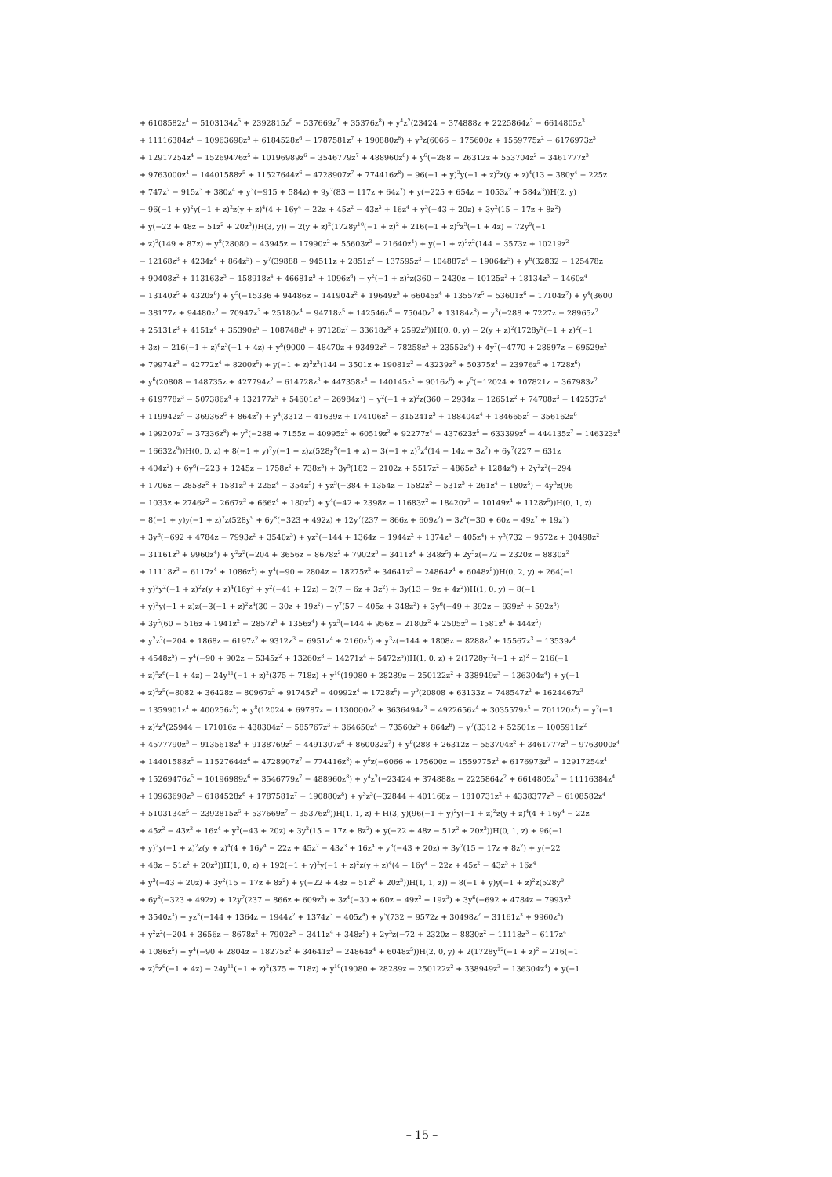+ 6108582z<sup>4</sup> − 5103134z<sup>5</sup> + 2392815z<sup>6</sup> − 537669z<sup>7</sup> + 35376z<sup>8</sup>) + y<sup>4</sup>z<sup>2</sup>(23424 − 374888z + 2225864z<sup>2</sup> − 6614805z<sup>3</sup>
+ 11116384z<sup>4</sup> − 10963698z<sup>5</sup> + 6184528z<sup>6</sup> − 1787581z<sup>7</sup> + 190880z<sup>8</sup>) + y<sup>5</sup>z(6066 − 175600z + 1559775z<sup>2</sup> − 6176973z<sup>3</sup>
+ 12917254z<sup>4</sup> − 15269476z<sup>5</sup> + 10196989z<sup>6</sup> − 3546779z<sup>7</sup> + 488960z<sup>8</sup>) + y<sup>6</sup>(−288 − 26312z + 553704z<sup>2</sup> − 3461777z<sup>3</sup>
+ 9763000z<sup>4</sup> − 14401588z<sup>5</sup> + 11527644z<sup>6</sup> − 4728907z<sup>7</sup> + 774416z<sup>8</sup>) − 96(−1 + y)<sup>2</sup>y(−1 + z)<sup>2</sup>z(y + z)<sup>4</sup>(13 + 380y<sup>4</sup> − 225z
+ 747z<sup>2</sup> − 915z<sup>3</sup> + 380z<sup>4</sup> + y<sup>3</sup>(−915 + 584z) + 9y<sup>2</sup>(83 − 117z + 64z<sup>2</sup>) + y(−225 + 654z − 1053z<sup>2</sup> + 584z<sup>3</sup>))H(2, y)
− 96(−1 + y)<sup>2</sup>y(−1 + z)<sup>2</sup>z(y + z)<sup>4</sup>(4 + 16y<sup>4</sup> − 22z + 45z<sup>2</sup> − 43z<sup>3</sup> + 16z<sup>4</sup> + y<sup>3</sup>(−43 + 20z) + 3y<sup>2</sup>(15 − 17z + 8z<sup>2</sup>)
+ y(−22 + 48z − 51z<sup>2</sup> + 20z<sup>3</sup>))H(3, y)) − 2(y + z)<sup>2</sup>(1728y<sup>10</sup>(−1 + z)<sup>2</sup> + 216(−1 + z)<sup>5</sup>z<sup>3</sup>(−1 + 4z) − 72y<sup>9</sup>(−1
+ z)<sup>2</sup>(149 + 87z) + y<sup>8</sup>(28080 − 43945z − 17990z<sup>2</sup> + 55603z<sup>3</sup> − 21640z<sup>4</sup>) + y(−1 + z)<sup>2</sup>z<sup>2</sup>(144 − 3573z + 10219z<sup>2</sup>
− 12168z<sup>3</sup> + 4234z<sup>4</sup> + 864z<sup>5</sup>) − y<sup>7</sup>(39888 − 94511z + 2851z<sup>2</sup> + 137595z<sup>3</sup> − 104887z<sup>4</sup> + 19064z<sup>5</sup>) + y<sup>6</sup>(32832 − 125478z
+ 90408z<sup>2</sup> + 113163z<sup>3</sup> − 158918z<sup>4</sup> + 46681z<sup>5</sup> + 1096z<sup>6</sup>) − y<sup>2</sup>(−1 + z)<sup>2</sup>z(360 − 2430z − 10125z<sup>2</sup> + 18134z<sup>3</sup> − 1460z<sup>4</sup>
− 13140z<sup>5</sup> + 4320z<sup>6</sup>) + y<sup>5</sup>(−15336 + 94486z − 141904z<sup>2</sup> + 19649z<sup>3</sup> + 66045z<sup>4</sup> + 13557z<sup>5</sup> − 53601z<sup>6</sup> + 17104z<sup>7</sup>) + y<sup>4</sup>(3600
− 38177z + 94480z<sup>2</sup> − 70947z<sup>3</sup> + 25180z<sup>4</sup> − 94718z<sup>5</sup> + 142546z<sup>6</sup> − 75040z<sup>7</sup> + 13184z<sup>8</sup>) + y<sup>3</sup>(−288 + 7227z − 28965z<sup>2</sup>
+ 25131z<sup>3</sup> + 4151z<sup>4</sup> + 35390z<sup>5</sup> − 108748z<sup>6</sup> + 97128z<sup>7</sup> − 33618z<sup>8</sup> + 2592z<sup>9</sup>))H(0, 0, y) − 2(y + z)<sup>2</sup>(1728y<sup>9</sup>(−1 + z)<sup>2</sup>(−1
+ 3z) − 216(−1 + z)<sup>6</sup>z<sup>3</sup>(−1 + 4z) + y<sup>8</sup>(9000 − 48470z + 93492z<sup>2</sup> − 78258z<sup>3</sup> + 23552z<sup>4</sup>) + 4y<sup>7</sup>(−4770 + 28897z − 69529z<sup>2</sup>
+ 79974z<sup>3</sup> − 42772z<sup>4</sup> + 8200z<sup>5</sup>) + y(−1 + z)<sup>2</sup>z<sup>2</sup>(144 − 3501z + 19081z<sup>2</sup> − 43239z<sup>3</sup> + 50375z<sup>4</sup> − 23976z<sup>5</sup> + 1728z<sup>6</sup>)
+ y<sup>6</sup>(20808 − 148735z + 427794z<sup>2</sup> − 614728z<sup>3</sup> + 447358z<sup>4</sup> − 140145z<sup>5</sup> + 9016z<sup>6</sup>) + y<sup>5</sup>(−12024 + 107821z − 367983z<sup>2</sup>
+ 619778z<sup>3</sup> − 507386z<sup>4</sup> + 132177z<sup>5</sup> + 54601z<sup>6</sup> − 26984z<sup>7</sup>) − y<sup>2</sup>(−1 + z)<sup>2</sup>z(360 − 2934z − 12651z<sup>2</sup> + 74708z<sup>3</sup> − 142537z<sup>4</sup>
+ 119942z<sup>5</sup> − 36936z<sup>6</sup> + 864z<sup>7</sup>) + y<sup>4</sup>(3312 − 41639z + 174106z<sup>2</sup> − 315241z<sup>3</sup> + 188404z<sup>4</sup> + 184665z<sup>5</sup> − 356162z<sup>6</sup>
+ 199207z<sup>7</sup> − 37336z<sup>8</sup>) + y<sup>3</sup>(−288 + 7155z − 40995z<sup>2</sup> + 60519z<sup>3</sup> + 92277z<sup>4</sup> − 437623z<sup>5</sup> + 633399z<sup>6</sup> − 444135z<sup>7</sup> + 146323z<sup>8</sup>
− 16632z<sup>9</sup>))H(0, 0, z) + 8(−1 + y)<sup>2</sup>y(−1 + z)z(528y<sup>8</sup>(−1 + z) − 3(−1 + z)<sup>2</sup>z<sup>4</sup>(14 − 14z + 3z<sup>2</sup>) + 6y<sup>7</sup>(227 − 631z
+ 404z<sup>2</sup>) + 6y<sup>6</sup>(−223 + 1245z − 1758z<sup>2</sup> + 738z<sup>3</sup>) + 3y<sup>5</sup>(182 − 2102z + 5517z<sup>2</sup> − 4865z<sup>3</sup> + 1284z<sup>4</sup>) + 2y<sup>2</sup>z<sup>2</sup>(−294
+ 1706z − 2858z<sup>2</sup> + 1581z<sup>3</sup> + 225z<sup>4</sup> − 354z<sup>5</sup>) + yz<sup>3</sup>(−384 + 1354z − 1582z<sup>2</sup> + 531z<sup>3</sup> + 261z<sup>4</sup> − 180z<sup>5</sup>) − 4y<sup>3</sup>z(96
− 1033z + 2746z<sup>2</sup> − 2667z<sup>3</sup> + 666z<sup>4</sup> + 180z<sup>5</sup>) + y<sup>4</sup>(−42 + 2398z − 11683z<sup>2</sup> + 18420z<sup>3</sup> − 10149z<sup>4</sup> + 1128z<sup>5</sup>))H(0, 1, z)
− 8(−1 + y)y(−1 + z)<sup>2</sup>z(528y<sup>9</sup> + 6y<sup>8</sup>(−323 + 492z) + 12y<sup>7</sup>(237 − 866z + 609z<sup>2</sup>) + 3z<sup>4</sup>(−30 + 60z − 49z<sup>2</sup> + 19z<sup>3</sup>)
+ 3y<sup>6</sup>(−692 + 4784z − 7993z<sup>2</sup> + 3540z<sup>3</sup>) + yz<sup>3</sup>(−144 + 1364z − 1944z<sup>2</sup> + 1374z<sup>3</sup> − 405z<sup>4</sup>) + y<sup>5</sup>(732 − 9572z + 30498z<sup>2</sup>
− 31161z<sup>3</sup> + 9960z<sup>4</sup>) + y<sup>2</sup>z<sup>2</sup>(−204 + 3656z − 8678z<sup>2</sup> + 7902z<sup>3</sup> − 3411z<sup>4</sup> + 348z<sup>5</sup>) + 2y<sup>3</sup>z(−72 + 2320z − 8830z<sup>2</sup>
+ 11118z<sup>3</sup> − 6117z<sup>4</sup> + 1086z<sup>5</sup>) + y<sup>4</sup>(−90 + 2804z − 18275z<sup>2</sup> + 34641z<sup>3</sup> − 24864z<sup>4</sup> + 6048z<sup>5</sup>))H(0, 2, y) + 264(−1
+ y)<sup>2</sup>y<sup>2</sup>(−1 + z)<sup>2</sup>z(y + z)<sup>4</sup>(16y<sup>3</sup> + y<sup>2</sup>(−41 + 12z) − 2(7 − 6z + 3z<sup>2</sup>) + 3y(13 − 9z + 4z<sup>2</sup>))H(1, 0, y) − 8(−1
+ y)<sup>2</sup>y(−1 + z)z(−3(−1 + z)<sup>2</sup>z<sup>4</sup>(30 − 30z + 19z<sup>2</sup>) + y<sup>7</sup>(57 − 405z + 348z<sup>2</sup>) + 3y<sup>6</sup>(−49 + 392z − 939z<sup>2</sup> + 592z<sup>3</sup>)
+ 3y<sup>5</sup>(60 − 516z + 1941z<sup>2</sup> − 2857z<sup>3</sup> + 1356z<sup>4</sup>) + yz<sup>3</sup>(−144 + 956z − 2180z<sup>2</sup> + 2505z<sup>3</sup> − 1581z<sup>4</sup> + 444z<sup>5</sup>)
+ y<sup>2</sup>z<sup>2</sup>(−204 + 1868z − 6197z<sup>2</sup> + 9312z<sup>3</sup> − 6951z<sup>4</sup> + 2160z<sup>5</sup>) + y<sup>3</sup>z(−144 + 1808z − 8288z<sup>2</sup> + 15567z<sup>3</sup> − 13539z<sup>4</sup>
+ 4548z<sup>5</sup>) + y<sup>4</sup>(−90 + 902z − 5345z<sup>2</sup> + 13260z<sup>3</sup> − 14271z<sup>4</sup> + 5472z<sup>5</sup>))H(1, 0, z) + 2(1728y<sup>12</sup>(−1 + z)<sup>2</sup> − 216(−1
+ z)<sup>5</sup>z<sup>6</sup>(−1 + 4z) − 24y<sup>11</sup>(−1 + z)<sup>2</sup>(375 + 718z) + y<sup>10</sup>(19080 + 28289z − 250122z<sup>2</sup> + 338949z<sup>3</sup> − 136304z<sup>4</sup>) + y(−1
+ z)<sup>2</sup>z<sup>5</sup>(−8082 + 36428z − 80967z<sup>2</sup> + 91745z<sup>3</sup> − 40992z<sup>4</sup> + 1728z<sup>5</sup>) − y<sup>9</sup>(20808 + 63133z − 748547z<sup>2</sup> + 1624467z<sup>3</sup>
− 1359901z<sup>4</sup> + 400256z<sup>5</sup>) + y<sup>8</sup>(12024 + 69787z − 1130000z<sup>2</sup> + 3636494z<sup>3</sup> − 4922656z<sup>4</sup> + 3035579z<sup>5</sup> − 701120z<sup>6</sup>) − y<sup>2</sup>(−1
+ z)<sup>2</sup>z<sup>4</sup>(25944 − 171016z + 438304z<sup>2</sup> − 585767z<sup>3</sup> + 364650z<sup>4</sup> − 73560z<sup>5</sup> + 864z<sup>6</sup>) − y<sup>7</sup>(3312 + 52501z − 1005911z<sup>2</sup>
+ 4577790z<sup>3</sup> − 9135618z<sup>4</sup> + 9138769z<sup>5</sup> − 4491307z<sup>6</sup> + 860032z<sup>7</sup>) + y<sup>6</sup>(288 + 26312z − 553704z<sup>2</sup> + 3461777z<sup>3</sup> − 9763000z<sup>4</sup>
+ 14401588z<sup>5</sup> − 11527644z<sup>6</sup> + 4728907z<sup>7</sup> − 774416z<sup>8</sup>) + y<sup>5</sup>z(−6066 + 175600z − 1559775z<sup>2</sup> + 6176973z<sup>3</sup> − 12917254z<sup>4</sup>
+ 15269476z<sup>5</sup> − 10196989z<sup>6</sup> + 3546779z<sup>7</sup> − 488960z<sup>8</sup>) + y<sup>4</sup>z<sup>2</sup>(−23424 + 374888z − 2225864z<sup>2</sup> + 6614805z<sup>3</sup> − 11116384z<sup>4</sup>
+ 10963698z<sup>5</sup> − 6184528z<sup>6</sup> + 1787581z<sup>7</sup> − 190880z<sup>8</sup>) + y<sup>3</sup>z<sup>3</sup>(−32844 + 401168z − 1810731z<sup>2</sup> + 4338377z<sup>3</sup> − 6108582z<sup>4</sup>
+ 5103134z<sup>5</sup> − 2392815z<sup>6</sup> + 537669z<sup>7</sup> − 35376z<sup>8</sup>))H(1, 1, z) + H(3, y)(96(−1 + y)<sup>2</sup>y(−1 + z)<sup>2</sup>z(y + z)<sup>4</sup>(4 + 16y<sup>4</sup> − 22z
+ 45z<sup>2</sup> − 43z<sup>3</sup> + 16z<sup>4</sup> + y<sup>3</sup>(−43 + 20z) + 3y<sup>2</sup>(15 − 17z + 8z<sup>2</sup>) + y(−22 + 48z − 51z<sup>2</sup> + 20z<sup>3</sup>))H(0, 1, z) + 96(−1
+ y)<sup>2</sup>y(−1 + z)<sup>2</sup>z(y + z)<sup>4</sup>(4 + 16y<sup>4</sup> − 22z + 45z<sup>2</sup> − 43z<sup>3</sup> + 16z<sup>4</sup> + y<sup>3</sup>(−43 + 20z) + 3y<sup>2</sup>(15 − 17z + 8z<sup>2</sup>) + y(−22
+ 48z − 51z<sup>2</sup> + 20z<sup>3</sup>))H(1, 0, z) + 192(−1 + y)<sup>2</sup>y(−1 + z)<sup>2</sup>z(y + z)<sup>4</sup>(4 + 16y<sup>4</sup> − 22z + 45z<sup>2</sup> − 43z<sup>3</sup> + 16z<sup>4</sup>
+ y<sup>3</sup>(−43 + 20z) + 3y<sup>2</sup>(15 − 17z + 8z<sup>2</sup>) + y(−22 + 48z − 51z<sup>2</sup> + 20z<sup>3</sup>))H(1, 1, z)) − 8(−1 + y)y(−1 + z)<sup>2</sup>z(528y<sup>9</sup>
+ 6y<sup>8</sup>(−323 + 492z) + 12y<sup>7</sup>(237 − 866z + 609z<sup>2</sup>) + 3z<sup>4</sup>(−30 + 60z − 49z<sup>2</sup> + 19z<sup>3</sup>) + 3y<sup>6</sup>(−692 + 4784z − 7993z<sup>2</sup>
+ 3540z<sup>3</sup>) + yz<sup>3</sup>(−144 + 1364z − 1944z<sup>2</sup> + 1374z<sup>3</sup> − 405z<sup>4</sup>) + y<sup>5</sup>(732 − 9572z + 30498z<sup>2</sup> − 31161z<sup>3</sup> + 9960z<sup>4</sup>)
+ y<sup>2</sup>z<sup>2</sup>(−204 + 3656z − 8678z<sup>2</sup> + 7902z<sup>3</sup> − 3411z<sup>4</sup> + 348z<sup>5</sup>) + 2y<sup>3</sup>z(−72 + 2320z − 8830z<sup>2</sup> + 11118z<sup>3</sup> − 6117z<sup>4</sup>
+ 1086z<sup>5</sup>) + y<sup>4</sup>(−90 + 2804z − 18275z<sup>2</sup> + 34641z<sup>3</sup> − 24864z<sup>4</sup> + 6048z<sup>5</sup>))H(2, 0, y) + 2(1728y<sup>12</sup>(−1 + z)<sup>2</sup> − 216(−1
+ z)<sup>5</sup>z<sup>6</sup>(−1 + 4z) − 24y<sup>11</sup>(−1 + z)<sup>2</sup>(375 + 718z) + y<sup>10</sup>(19080 + 28289z − 250122z<sup>2</sup> + 338949z<sup>3</sup> − 136304z<sup>4</sup>) + y(−1
– 15 –